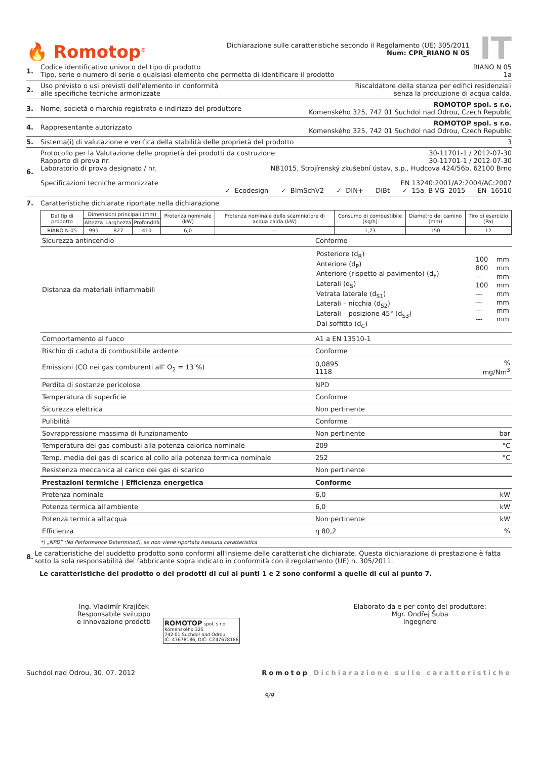🔥 Romotop<sup>®</sup>
Dichiarazione sulle caratteristiche secondo il Regolamento (UE) 305/2011
Num: CPR_RIANO N 05
IT
1. Codice identificativo univoco del tipo di prodotto RIANO N 05
Tipo, serie o numero di serie o qualsiasi elemento che permetta di identificare il prodotto 1a
2. Uso previsto o usi previsti dell’elemento in conformità
alle specifiche tecniche armonizzate Riscaldatore della stanza per edifici residenziali
senza la produzione di acqua calda.
3. Nome, società o marchio registrato e indirizzo del produttore ROMOTOP spol. s r.o.
Komenského 325, 742 01 Suchdol nad Odrou, Czech Republic
4. Rappresentante autorizzato ROMOTOP spol. s r.o.
Komenského 325, 742 01 Suchdol nad Odrou, Czech Republic
5. Sistema(i) di valutazione e verifica della stabilità delle proprietà del prodotto 3
6. Protocollo per la Valutazione delle proprietà dei prodotti da costruzione 30-11701-1 / 2012-07-30
Rapporto di prova nr. 30-11701-1 / 2012-07-30
Laboratorio di prova designato / nr. NB1015, Strojírenský zkušební ústav, s.p., Hudcova 424/56b, 62100 Brno
Specificazioni tecniche armonizzate EN 13240:2001/A2:2004/AC:2007
✓ Ecodesign ✓ BImSchV2 ✓ DIN+ DIBt ✓ 15a B-VG 2015 EN 16510
7. Caratteristiche dichiarate riportate nella dichiarazione
| Del tip di prodotto | Dimensioni principali (mm) | | | Protenza nominale (kW) | Protenza nominale dello scamniatore di acqua calda (kW) | Consumo di combustibile (kg/h) | Diametro del camino (mm) | Tiro di esercizio (Pa) |
| --- | --- | --- | --- | --- | --- | --- | --- | --- |
| | Altezza | Larghezza | Profondità | | | | | |
| RIANO N 05 | 995 | 827 | 410 | 6,0 | --- | 1,73 | 150 | 12 |
| Sicurezza antincendio | Conforme | |
| Distanza da materiali infiammabili | / Posteriore (d<sub>R</sub>) Anteriore (d<sub>P</sub>) Anteriore (rispetto al pavimento) (d<sub>F</sub>) Laterali (d<sub>S</sub>) Vetrata laterale (d<sub>S1</sub>) Laterali – nicchia (d<sub>S2</sub>) Laterali – posizione 45° (d<sub>S3</sub>) Dal soffitto (d<sub>C</sub>) / 100 800 --- 100 --- --- --- --- / mm mm mm mm mm mm mm mm / | |
| Comportamento al fuoco | A1 a EN 13510-1 | |
| Rischio di caduta di combustibile ardente | Conforme | |
| Emissioni (CO nei gas comburenti all’ O<sub>2</sub> = 13 %) | 0,0895 1118 | % mg/Nm<sup>3</sup> |
| Perdita di sostanze pericolose | NPD | |
| Temperatura di superficie | Conforme | |
| Sicurezza elettrica | Non pertinente | |
| Pulibilità | Conforme | |
| Sovrappressione massima di funzionamento | Non pertinente | bar |
| Temperatura dei gas combusti alla potenza calorica nominale | 209 | °C |
| Temp. media dei gas di scarico al collo alla potenza termica nominale | 252 | °C |
| Resistenza meccanica al carico dei gas di scarico | Non pertinente | |
| Prestazioni termiche / Efficienza energetica | Conforme | |
| Protenza nominale | 6,0 | kW |
| Potenza termica all'ambiente | 6,0 | kW |
| Potenza termica all'acqua | Non pertinente | kW |
| Efficienza | η 80,2 | % |
*) „NPD” (No Performance Determined), se non viene riportata nessuna caratteristica
8. Le caratteristiche del suddetto prodotto sono conformi all'insieme delle caratteristiche dichiarate. Questa dichiarazione di prestazione è fatta sotto la sola responsabilità del fabbricante sopra indicato in conformità con il regolamento (UE) n. 305/2011.
Le caratteristiche del prodotto o dei prodotti di cui ai punti 1 e 2 sono conformi a quelle di cui al punto 7.
Ing. Vladimír Krajíček
Responsabile sviluppo
e innovazione prodotti
ROMOTOP spol. s r.o.
Komenského 325
742 01 Suchdol nad Odrou
IČ: 47678186, DIČ: CZ47678186
Elaborato da e per conto del produttore:
Mgr. Ondřej Šuba
Ingegnere
Suchdol nad Odrou, 30. 07. 2012 Romotop Dichiarazione sulle caratteristiche
9/9